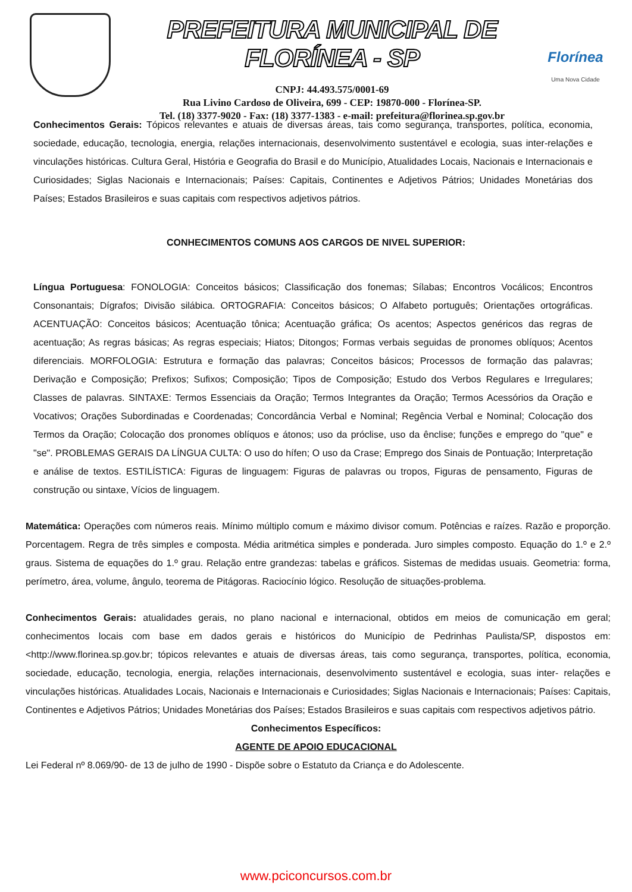PREFEITURA MUNICIPAL DE FLORÍNEA - SP
CNPJ: 44.493.575/0001-69
Rua Livino Cardoso de Oliveira, 699 - CEP: 19870-000 - Florínea-SP.
Tel. (18) 3377-9020 - Fax: (18) 3377-1383 - e-mail: prefeitura@florinea.sp.gov.br
Florínea
Uma Nova Cidade
Conhecimentos Gerais: Tópicos relevantes e atuais de diversas áreas, tais como segurança, transportes, política, economia, sociedade, educação, tecnologia, energia, relações internacionais, desenvolvimento sustentável e ecologia, suas inter-relações e vinculações históricas. Cultura Geral, História e Geografia do Brasil e do Município, Atualidades Locais, Nacionais e Internacionais e Curiosidades; Siglas Nacionais e Internacionais; Países: Capitais, Continentes e Adjetivos Pátrios; Unidades Monetárias dos Países; Estados Brasileiros e suas capitais com respectivos adjetivos pátrios.
CONHECIMENTOS COMUNS AOS CARGOS DE NIVEL SUPERIOR:
Língua Portuguesa: FONOLOGIA: Conceitos básicos; Classificação dos fonemas; Sílabas; Encontros Vocálicos; Encontros Consonantais; Dígrafos; Divisão silábica. ORTOGRAFIA: Conceitos básicos; O Alfabeto português; Orientações ortográficas. ACENTUAÇÃO: Conceitos básicos; Acentuação tônica; Acentuação gráfica; Os acentos; Aspectos genéricos das regras de acentuação; As regras básicas; As regras especiais; Hiatos; Ditongos; Formas verbais seguidas de pronomes oblíquos; Acentos diferenciais. MORFOLOGIA: Estrutura e formação das palavras; Conceitos básicos; Processos de formação das palavras; Derivação e Composição; Prefixos; Sufixos; Composição; Tipos de Composição; Estudo dos Verbos Regulares e Irregulares; Classes de palavras. SINTAXE: Termos Essenciais da Oração; Termos Integrantes da Oração; Termos Acessórios da Oração e Vocativos; Orações Subordinadas e Coordenadas; Concordância Verbal e Nominal; Regência Verbal e Nominal; Colocação dos Termos da Oração; Colocação dos pronomes oblíquos e átonos; uso da próclise, uso da ênclise; funções e emprego do "que" e "se". PROBLEMAS GERAIS DA LÍNGUA CULTA: O uso do hífen; O uso da Crase; Emprego dos Sinais de Pontuação; Interpretação e análise de textos. ESTILÍSTICA: Figuras de linguagem: Figuras de palavras ou tropos, Figuras de pensamento, Figuras de construção ou sintaxe, Vícios de linguagem.
Matemática: Operações com números reais. Mínimo múltiplo comum e máximo divisor comum. Potências e raízes. Razão e proporção. Porcentagem. Regra de três simples e composta. Média aritmética simples e ponderada. Juro simples composto. Equação do 1.º e 2.º graus. Sistema de equações do 1.º grau. Relação entre grandezas: tabelas e gráficos. Sistemas de medidas usuais. Geometria: forma, perímetro, área, volume, ângulo, teorema de Pitágoras. Raciocínio lógico. Resolução de situações-problema.
Conhecimentos Gerais: atualidades gerais, no plano nacional e internacional, obtidos em meios de comunicação em geral; conhecimentos locais com base em dados gerais e históricos do Município de Pedrinhas Paulista/SP, dispostos em: <http://www.florinea.sp.gov.br; tópicos relevantes e atuais de diversas áreas, tais como segurança, transportes, política, economia, sociedade, educação, tecnologia, energia, relações internacionais, desenvolvimento sustentável e ecologia, suas inter- relações e vinculações históricas. Atualidades Locais, Nacionais e Internacionais e Curiosidades; Siglas Nacionais e Internacionais; Países: Capitais, Continentes e Adjetivos Pátrios; Unidades Monetárias dos Países; Estados Brasileiros e suas capitais com respectivos adjetivos pátrio.
Conhecimentos Específicos:
AGENTE DE APOIO EDUCACIONAL
Lei Federal nº 8.069/90- de 13 de julho de 1990 - Dispõe sobre o Estatuto da Criança e do Adolescente.
www.pciconcursos.com.br